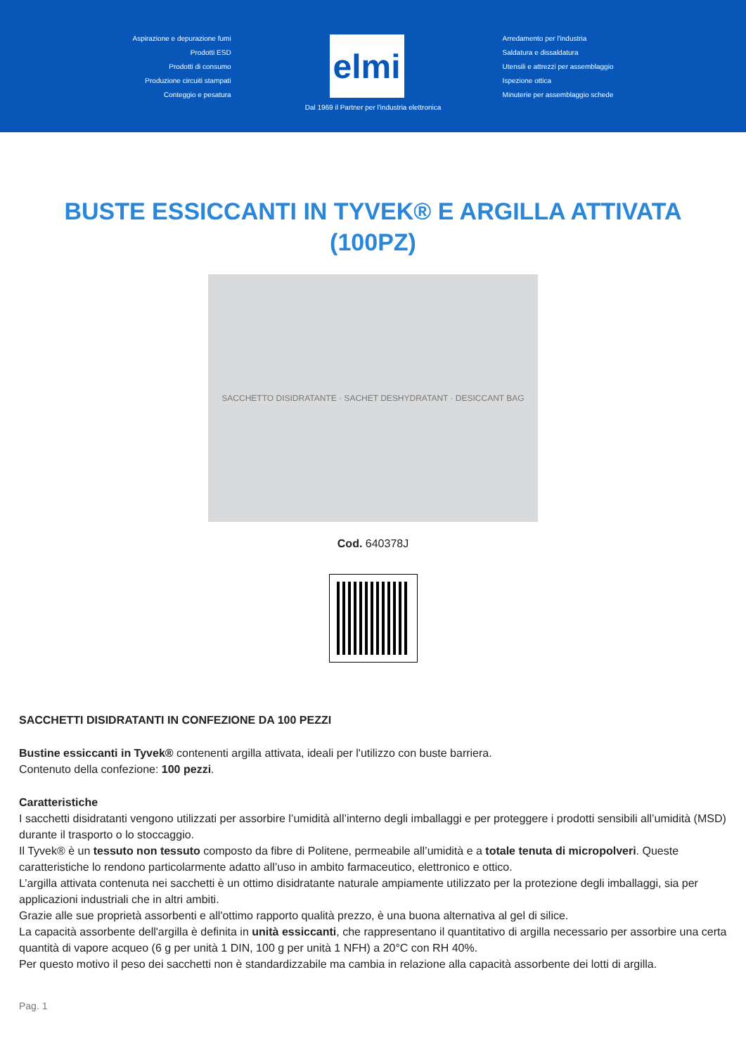Aspirazione e depurazione fumi
Prodotti ESD
Prodotti di consumo
Produzione circuiti stampati
Conteggio e pesatura
elmi
Arredamento per l'industria
Saldatura e dissaldatura
Utensili e attrezzi per assemblaggio
Ispezione ottica
Minuterie per assemblaggio schede
Dal 1969 il Partner per l'industria elettronica
BUSTE ESSICCANTI IN TYVEK® E ARGILLA ATTIVATA (100PZ)
SACCHETTO DISIDRATANTE · SACHET DESHYDRATANT · DESICCANT BAG
Cod. 640378J
SACCHETTI DISIDRATANTI IN CONFEZIONE DA 100 PEZZI
Bustine essiccanti in Tyvek® contenenti argilla attivata, ideali per l'utilizzo con buste barriera.
Contenuto della confezione: 100 pezzi.
Caratteristiche
I sacchetti disidratanti vengono utilizzati per assorbire l’umidità all’interno degli imballaggi e per proteggere i prodotti sensibili all’umidità (MSD) durante il trasporto o lo stoccaggio.
Il Tyvek® è un tessuto non tessuto composto da fibre di Politene, permeabile all’umidità e a totale tenuta di micropolveri. Queste caratteristiche lo rendono particolarmente adatto all’uso in ambito farmaceutico, elettronico e ottico.
L’argilla attivata contenuta nei sacchetti è un ottimo disidratante naturale ampiamente utilizzato per la protezione degli imballaggi, sia per applicazioni industriali che in altri ambiti.
Grazie alle sue proprietà assorbenti e all'ottimo rapporto qualità prezzo, è una buona alternativa al gel di silice.
La capacità assorbente dell'argilla è definita in unità essiccanti, che rappresentano il quantitativo di argilla necessario per assorbire una certa quantità di vapore acqueo (6 g per unità 1 DIN, 100 g per unità 1 NFH) a 20°C con RH 40%.
Per questo motivo il peso dei sacchetti non è standardizzabile ma cambia in relazione alla capacità assorbente dei lotti di argilla.
Pag. 1